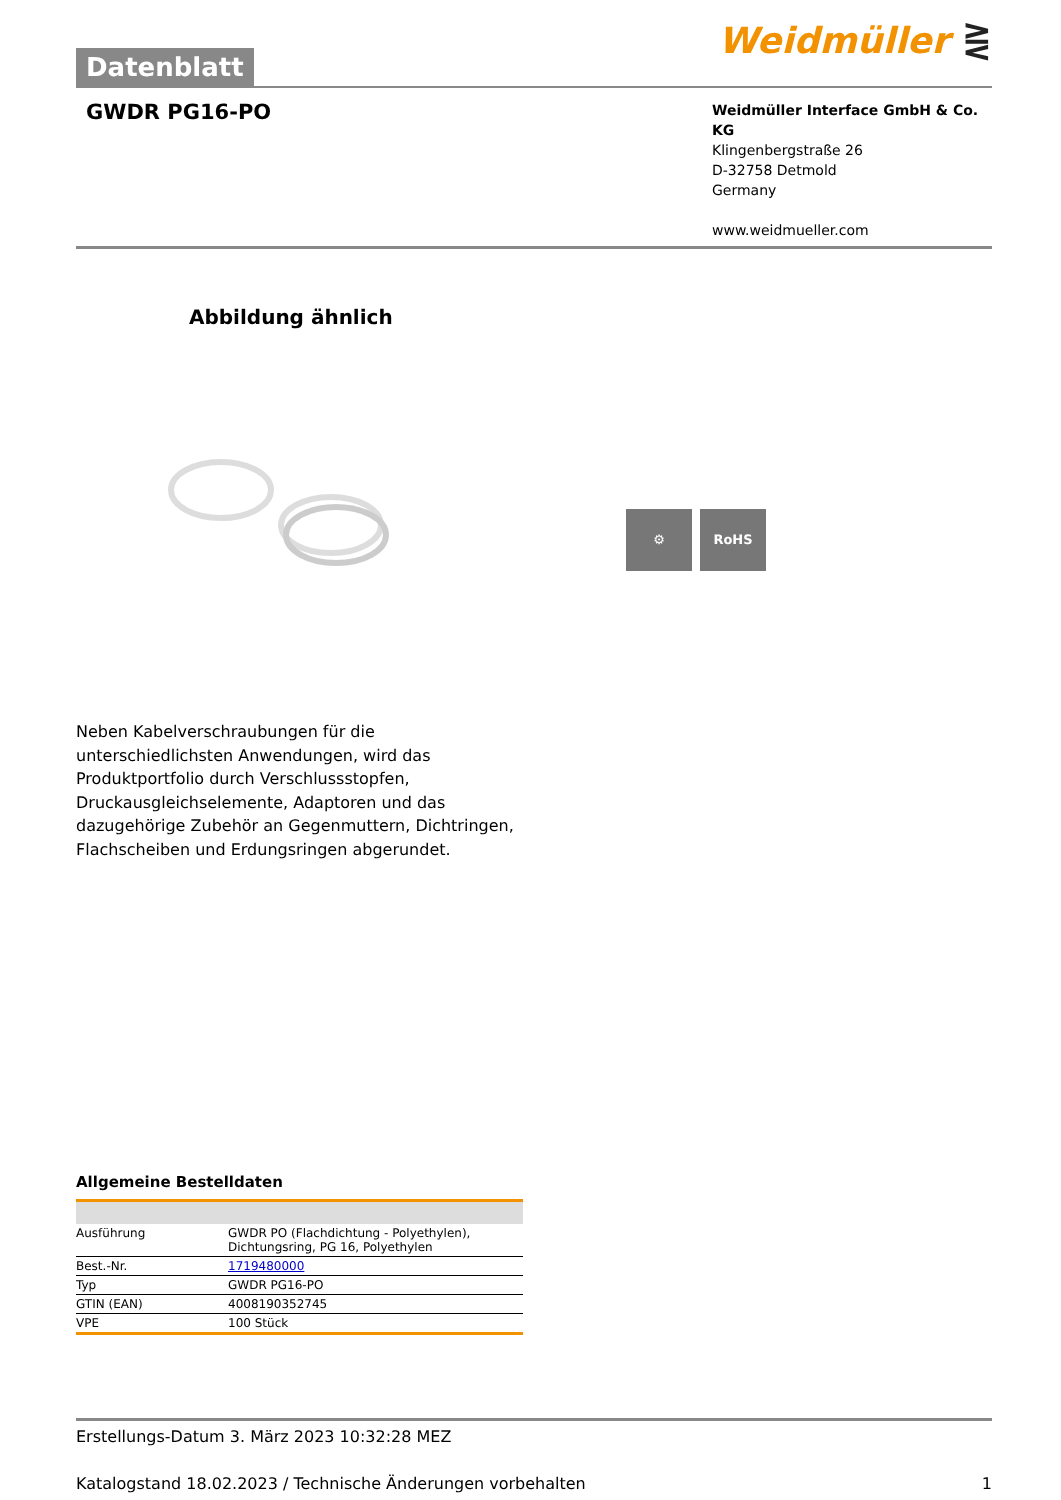Datenblatt
Weidmüller ⋛
GWDR PG16-PO
Weidmüller Interface GmbH & Co. KG
Klingenbergstraße 26
D-32758 Detmold
Germany
www.weidmueller.com
Abbildung ähnlich
⚙ RoHS
Neben Kabelverschraubungen für die unterschiedlichsten Anwendungen, wird das Produktportfolio durch Verschlussstopfen, Druckausgleichselemente, Adaptoren und das dazugehörige Zubehör an Gegenmuttern, Dichtringen, Flachscheiben und Erdungsringen abgerundet.
Allgemeine Bestelldaten
| Ausführung | GWDR PO (Flachdichtung - Polyethylen), Dichtungsring, PG 16, Polyethylen |
| Best.-Nr. | 1719480000 |
| Typ | GWDR PG16-PO |
| GTIN (EAN) | 4008190352745 |
| VPE | 100 Stück |
Erstellungs-Datum 3. März 2023 10:32:28 MEZ
Katalogstand 18.02.2023 / Technische Änderungen vorbehalten 1